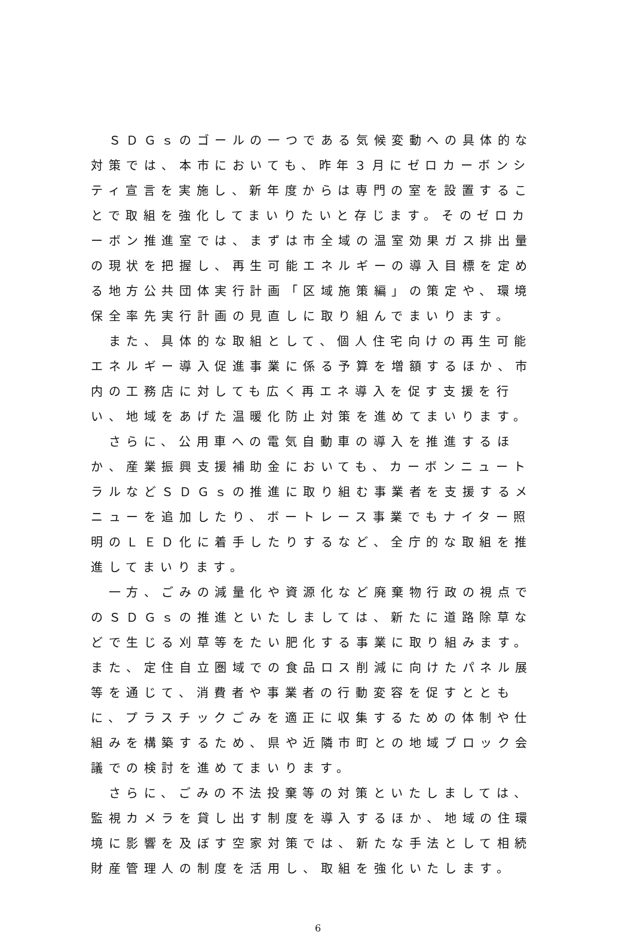ＳＤＧｓのゴールの一つである気候変動への具体的な対策では、本市においても、昨年３月にゼロカーボンシティ宣言を実施し、新年度からは専門の室を設置することで取組を強化してまいりたいと存じます。そのゼロカーボン推進室では、まずは市全域の温室効果ガス排出量の現状を把握し、再生可能エネルギーの導入目標を定める地方公共団体実行計画「区域施策編」の策定や、環境保全率先実行計画の見直しに取り組んでまいります。
　また、具体的な取組として、個人住宅向けの再生可能エネルギー導入促進事業に係る予算を増額するほか、市内の工務店に対しても広く再エネ導入を促す支援を行い、地域をあげた温暖化防止対策を進めてまいります。
　さらに、公用車への電気自動車の導入を推進するほか、産業振興支援補助金においても、カーボンニュートラルなどＳＤＧｓの推進に取り組む事業者を支援するメニューを追加したり、ボートレース事業でもナイター照明のＬＥＤ化に着手したりするなど、全庁的な取組を推進してまいります。
　一方、ごみの減量化や資源化など廃棄物行政の視点でのＳＤＧｓの推進といたしましては、新たに道路除草などで生じる刈草等をたい肥化する事業に取り組みます。また、定住自立圏域での食品ロス削減に向けたパネル展等を通じて、消費者や事業者の行動変容を促すとともに、プラスチックごみを適正に収集するための体制や仕組みを構築するため、県や近隣市町との地域ブロック会議での検討を進めてまいります。
　さらに、ごみの不法投棄等の対策といたしましては、監視カメラを貸し出す制度を導入するほか、地域の住環境に影響を及ぼす空家対策では、新たな手法として相続財産管理人の制度を活用し、取組を強化いたします。
6